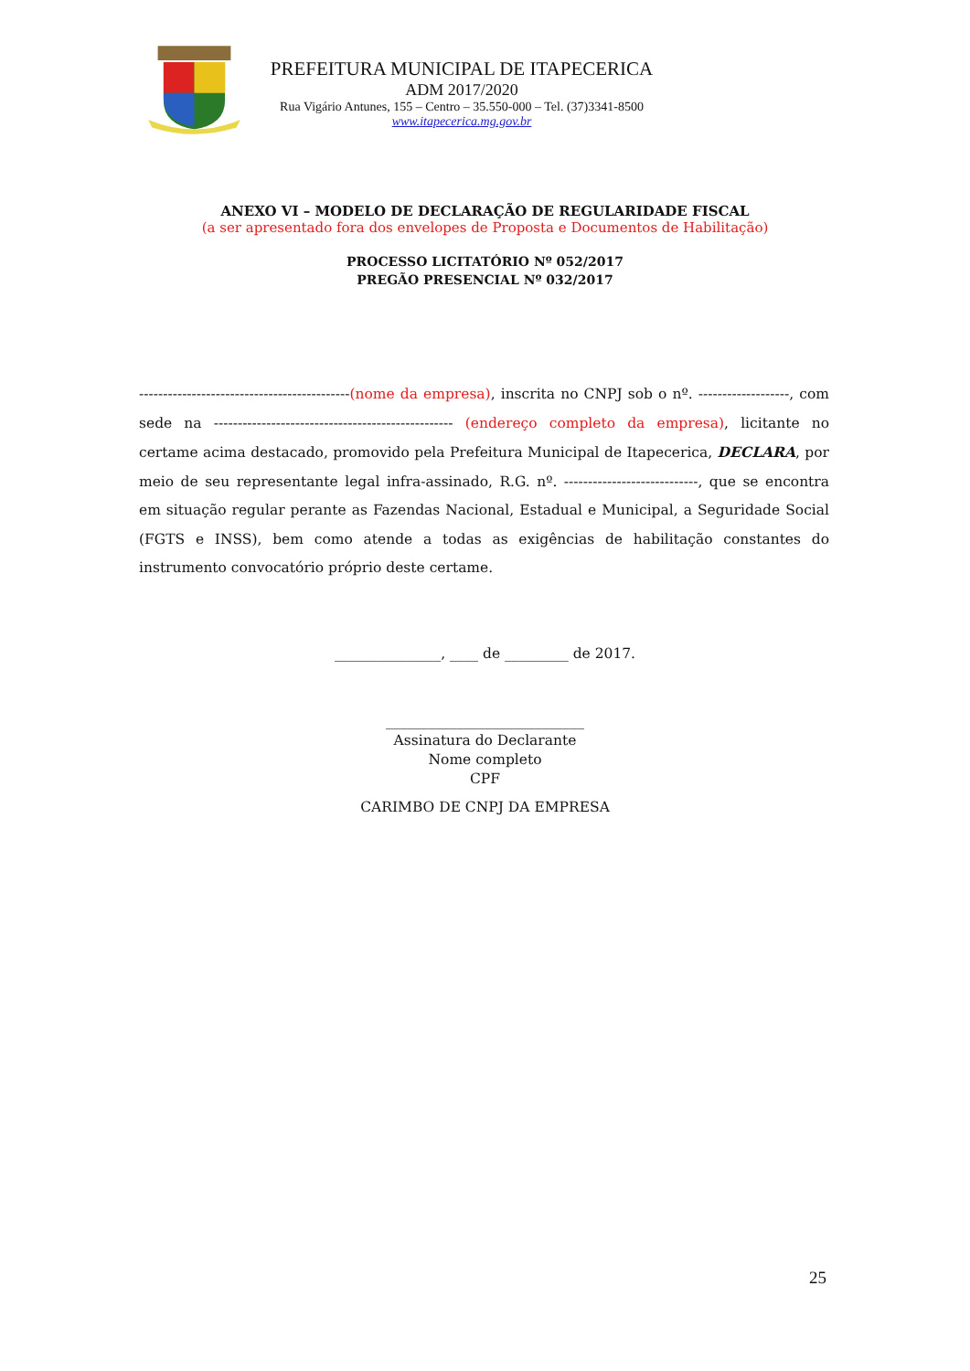PREFEITURA MUNICIPAL DE ITAPECERICA
ADM 2017/2020
Rua Vigário Antunes, 155 – Centro – 35.550-000 – Tel. (37)3341-8500
www.itapecerica.mg.gov.br
ANEXO VI – MODELO DE DECLARAÇÃO DE REGULARIDADE FISCAL
(a ser apresentado fora dos envelopes de Proposta e Documentos de Habilitação)
PROCESSO LICITATÓRIO Nº 052/2017
PREGÃO PRESENCIAL Nº 032/2017
--------------------------------------------(nome da empresa), inscrita no CNPJ sob o nº. -------------------, com sede na -------------------------------------------------- (endereço completo da empresa), licitante no certame acima destacado, promovido pela Prefeitura Municipal de Itapecerica, DECLARA, por meio de seu representante legal infra-assinado, R.G. nº. ----------------------------, que se encontra em situação regular perante as Fazendas Nacional, Estadual e Municipal, a Seguridade Social (FGTS e INSS), bem como atende a todas as exigências de habilitação constantes do instrumento convocatório próprio deste certame.
_______________, ____ de _________ de 2017.
____________________________
Assinatura do Declarante
Nome completo
CPF
CARIMBO DE CNPJ DA EMPRESA
25